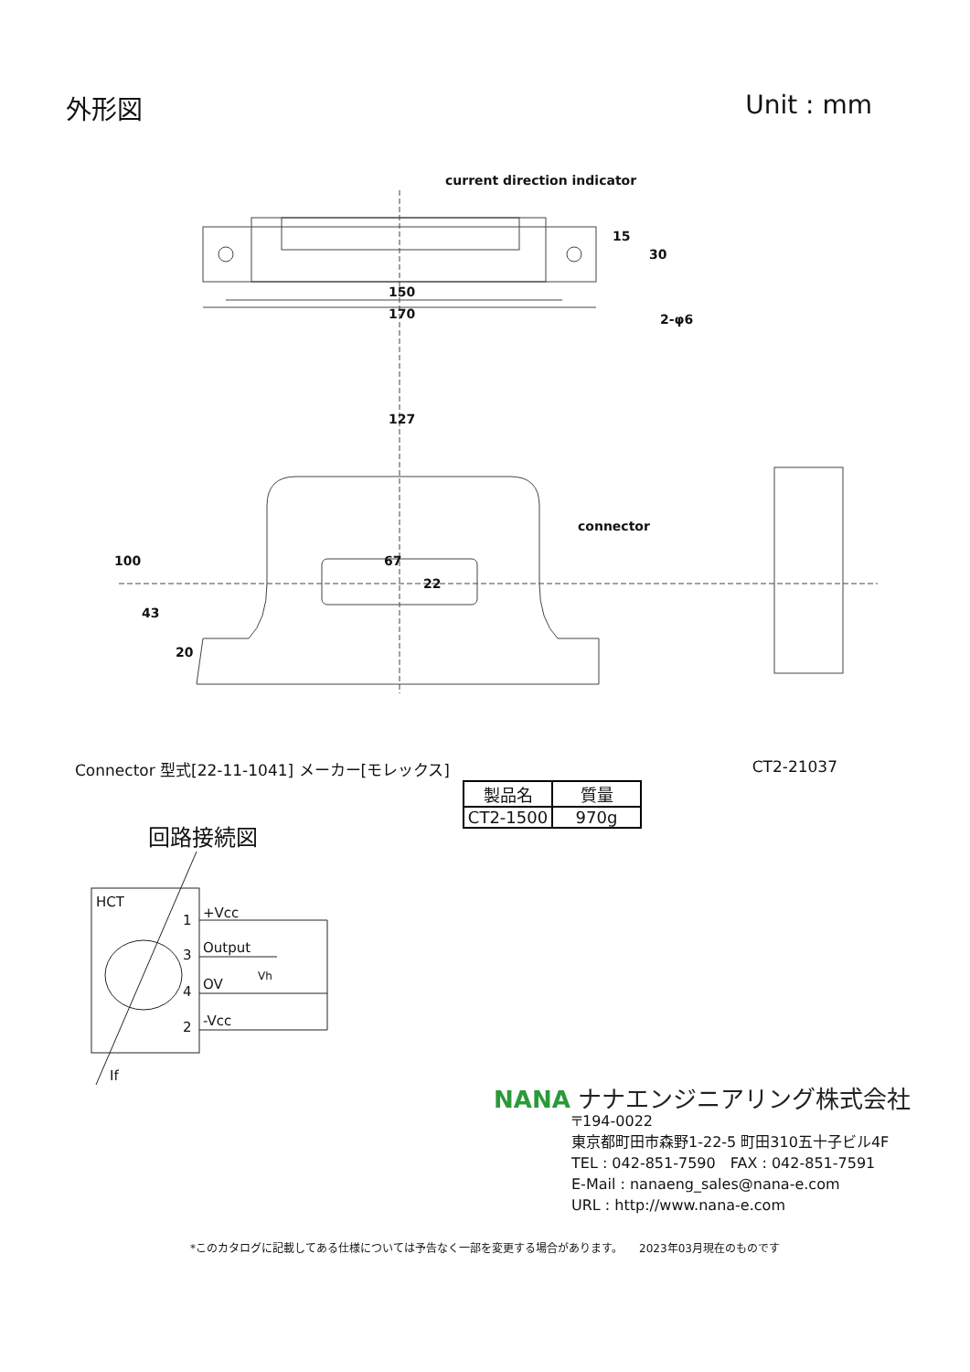外形図 Unit : mm
current direction indicator
150
170
2-φ6
127
connector
67
22
100
43
20
15
30
Connector 型式[22-11-1041] メーカー[モレックス]
CT2-21037
| 製品名 | 質量 |
| --- | --- |
| CT2-1500 | 970g |
回路接続図
HCT
1
+Vcc
3
Output
4
OV
2
-Vcc
Vh
If
NANA ナナエンジニアリング株式会社
〒194-0022
東京都町田市森野1-22-5 町田310五十子ビル4F
TEL : 042-851-7590　FAX : 042-851-7591
E-Mail : nanaeng_sales@nana-e.com
URL : http://www.nana-e.com
*このカタログに記載してある仕様については予告なく一部を変更する場合があります。　　2023年03月現在のものです